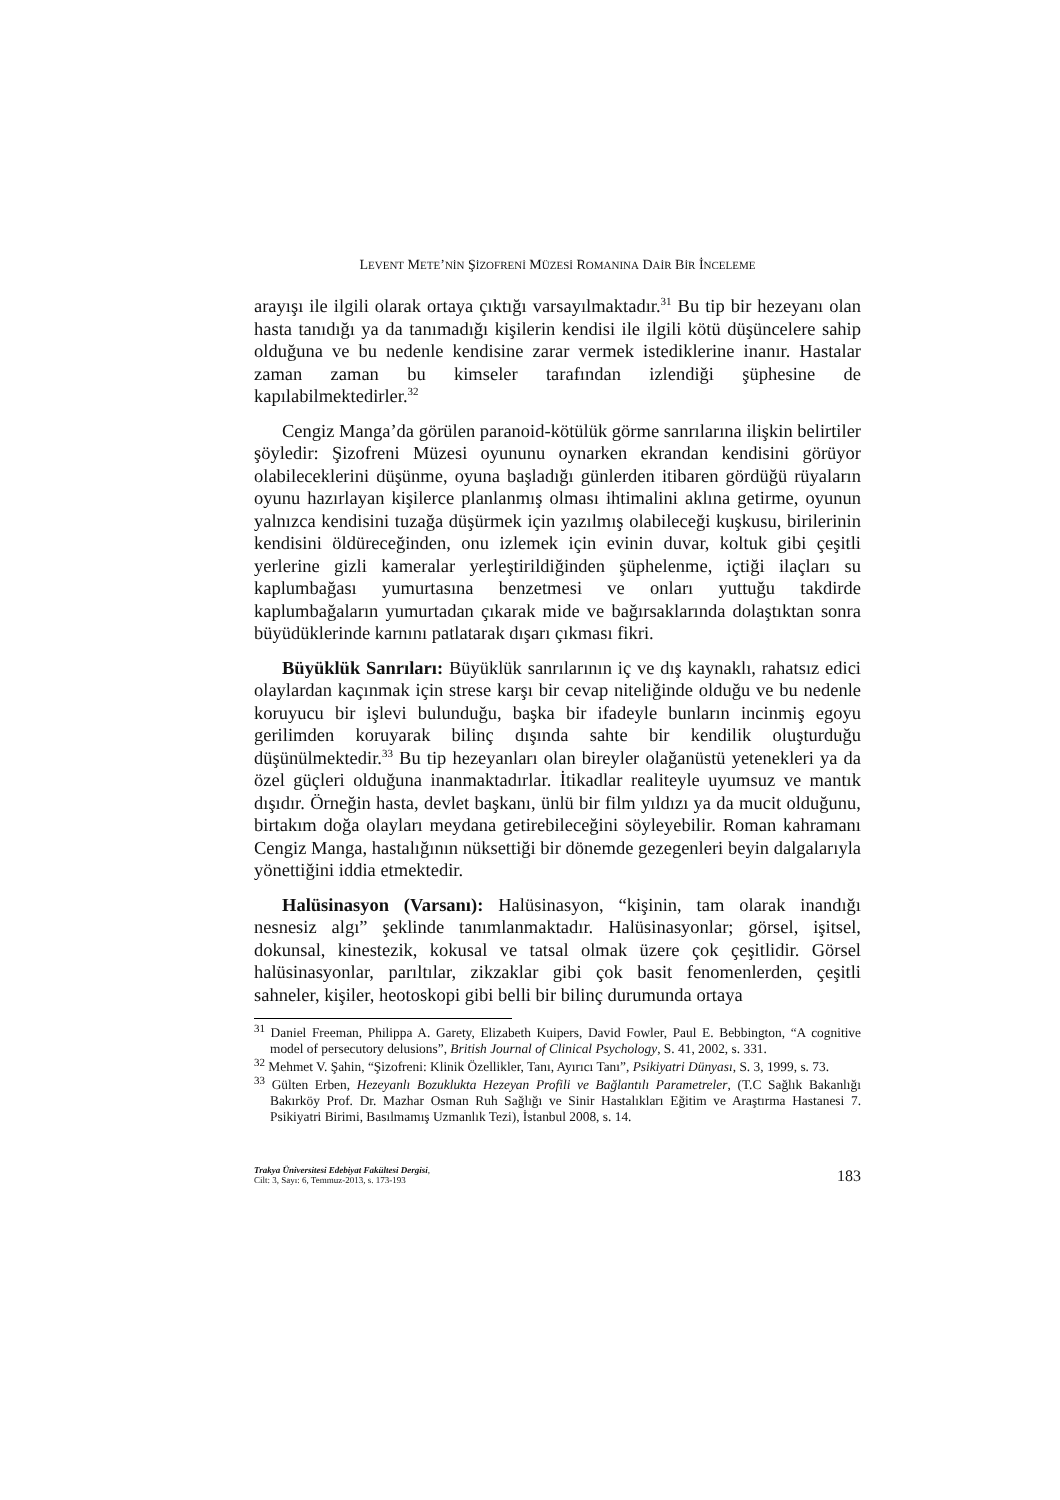LEVENT METE’NİN ŞİZOFRENİ MÜZESİ ROMANINA DAİR BİR İNCELEME
arayışı ile ilgili olarak ortaya çıktığı varsayılmaktadır.<sup>31</sup> Bu tip bir hezeyanı olan hasta tanıdığı ya da tanımadığı kişilerin kendisi ile ilgili kötü düşüncelere sahip olduğuna ve bu nedenle kendisine zarar vermek istediklerine inanır. Hastalar zaman zaman bu kimseler tarafından izlendiği şüphesine de kapılabilmektedirler.<sup>32</sup>
Cengiz Manga’da görülen paranoid-kötülük görme sanrılarına ilişkin belirtiler şöyledir: Şizofreni Müzesi oyununu oynarken ekrandan kendisini görüyor olabileceklerini düşünme, oyuna başladığı günlerden itibaren gördüğü rüyaların oyunu hazırlayan kişilerce planlanmış olması ihtimalini aklına getirme, oyunun yalnızca kendisini tuzağa düşürmek için yazılmış olabileceği kuşkusu, birilerinin kendisini öldüreceğinden, onu izlemek için evinin duvar, koltuk gibi çeşitli yerlerine gizli kameralar yerleştirildiğinden şüphelenme, içtiği ilaçları su kaplumbağası yumurtasına benzetmesi ve onları yuttuğu takdirde kaplumbağaların yumurtadan çıkarak mide ve bağırsaklarında dolaştıktan sonra büyüdüklerinde karnını patlatarak dışarı çıkması fikri.
Büyüklük Sanrıları: Büyüklük sanrılarının iç ve dış kaynaklı, rahatsız edici olaylardan kaçınmak için strese karşı bir cevap niteliğinde olduğu ve bu nedenle koruyucu bir işlevi bulunduğu, başka bir ifadeyle bunların incinmiş egoyu gerilimden koruyarak bilinç dışında sahte bir kendilik oluşturduğu düşünülmektedir.<sup>33</sup> Bu tip hezeyanları olan bireyler olağanüstü yetenekleri ya da özel güçleri olduğuna inanmaktadırlar. İtikadlar realiteyle uyumsuz ve mantık dışıdır. Örneğin hasta, devlet başkanı, ünlü bir film yıldızı ya da mucit olduğunu, birtakım doğa olayları meydana getirebileceğini söyleyebilir. Roman kahramanı Cengiz Manga, hastalığının nüksettiği bir dönemde gezegenleri beyin dalgalarıyla yönettiğini iddia etmektedir.
Halüsinasyon (Varsanı): Halüsinasyon, “kişinin, tam olarak inandığı nesnesiz algı” şeklinde tanımlanmaktadır. Halüsinasyonlar; görsel, işitsel, dokunsal, kinestezik, kokusal ve tatsal olmak üzere çok çeşitlidir. Görsel halüsinasyonlar, parıltılar, zikzaklar gibi çok basit fenomenlerden, çeşitli sahneler, kişiler, heotoskopi gibi belli bir bilinç durumunda ortaya
<sup>31</sup> Daniel Freeman, Philippa A. Garety, Elizabeth Kuipers, David Fowler, Paul E. Bebbington, “A cognitive model of persecutory delusions”, British Journal of Clinical Psychology, S. 41, 2002, s. 331.
<sup>32</sup> Mehmet V. Şahin, “Şizofreni: Klinik Özellikler, Tanı, Ayırıcı Tanı”, Psikiyatri Dünyası, S. 3, 1999, s. 73.
<sup>33</sup> Gülten Erben, Hezeyanlı Bozuklukta Hezeyan Profili ve Bağlantılı Parametreler, (T.C Sağlık Bakanlığı Bakırköy Prof. Dr. Mazhar Osman Ruh Sağlığı ve Sinir Hastalıkları Eğitim ve Araştırma Hastanesi 7. Psikiyatri Birimi, Basılmamış Uzmanlık Tezi), İstanbul 2008, s. 14.
Trakya Üniversitesi Edebiyat Fakültesi Dergisi,
Cilt: 3, Sayı: 6, Temmuz-2013, s. 173-193
183